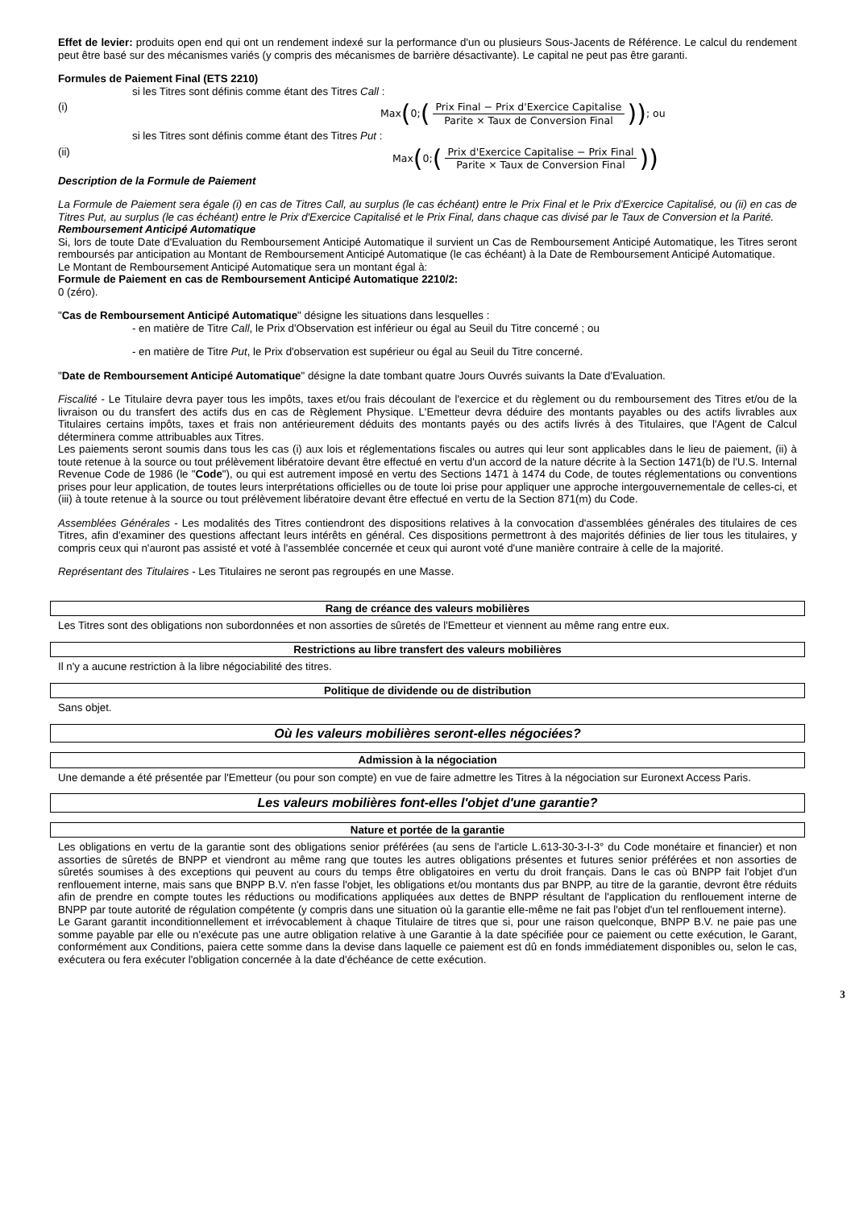Effet de levier: produits open end qui ont un rendement indexé sur la performance d'un ou plusieurs Sous-Jacents de Référence. Le calcul du rendement peut être basé sur des mécanismes variés (y compris des mécanismes de barrière désactivante). Le capital ne peut pas être garanti.
Formules de Paiement Final (ETS 2210)
si les Titres sont définis comme étant des Titres Call :
(i)
Max (0; (Prix Final − Prix d'Exercice Capitalise Parite × Taux de Conversion Final)); ou
si les Titres sont définis comme étant des Titres Put :
(ii)
Max (0; (Prix d'Exercice Capitalise − Prix Final Parite × Taux de Conversion Final))
Description de la Formule de Paiement
La Formule de Paiement sera égale (i) en cas de Titres Call, au surplus (le cas échéant) entre le Prix Final et le Prix d'Exercice Capitalisé, ou (ii) en cas de Titres Put, au surplus (le cas échéant) entre le Prix d'Exercice Capitalisé et le Prix Final, dans chaque cas divisé par le Taux de Conversion et la Parité.
Remboursement Anticipé Automatique
Si, lors de toute Date d'Evaluation du Remboursement Anticipé Automatique il survient un Cas de Remboursement Anticipé Automatique, les Titres seront remboursés par anticipation au Montant de Remboursement Anticipé Automatique (le cas échéant) à la Date de Remboursement Anticipé Automatique.
Le Montant de Remboursement Anticipé Automatique sera un montant égal à:
Formule de Paiement en cas de Remboursement Anticipé Automatique 2210/2:
0 (zéro).
"Cas de Remboursement Anticipé Automatique" désigne les situations dans lesquelles :
- en matière de Titre Call, le Prix d'Observation est inférieur ou égal au Seuil du Titre concerné ; ou
- en matière de Titre Put, le Prix d'observation est supérieur ou égal au Seuil du Titre concerné.
"Date de Remboursement Anticipé Automatique" désigne la date tombant quatre Jours Ouvrés suivants la Date d'Evaluation.
Fiscalité - Le Titulaire devra payer tous les impôts, taxes et/ou frais découlant de l'exercice et du règlement ou du remboursement des Titres et/ou de la livraison ou du transfert des actifs dus en cas de Règlement Physique. L'Emetteur devra déduire des montants payables ou des actifs livrables aux Titulaires certains impôts, taxes et frais non antérieurement déduits des montants payés ou des actifs livrés à des Titulaires, que l'Agent de Calcul déterminera comme attribuables aux Titres.
Les paiements seront soumis dans tous les cas (i) aux lois et réglementations fiscales ou autres qui leur sont applicables dans le lieu de paiement, (ii) à toute retenue à la source ou tout prélèvement libératoire devant être effectué en vertu d'un accord de la nature décrite à la Section 1471(b) de l'U.S. Internal Revenue Code de 1986 (le "Code"), ou qui est autrement imposé en vertu des Sections 1471 à 1474 du Code, de toutes réglementations ou conventions prises pour leur application, de toutes leurs interprétations officielles ou de toute loi prise pour appliquer une approche intergouvernementale de celles-ci, et (iii) à toute retenue à la source ou tout prélèvement libératoire devant être effectué en vertu de la Section 871(m) du Code.
Assemblées Générales - Les modalités des Titres contiendront des dispositions relatives à la convocation d'assemblées générales des titulaires de ces Titres, afin d'examiner des questions affectant leurs intérêts en général. Ces dispositions permettront à des majorités définies de lier tous les titulaires, y compris ceux qui n'auront pas assisté et voté à l'assemblée concernée et ceux qui auront voté d'une manière contraire à celle de la majorité.
Représentant des Titulaires - Les Titulaires ne seront pas regroupés en une Masse.
Rang de créance des valeurs mobilières
Les Titres sont des obligations non subordonnées et non assorties de sûretés de l'Emetteur et viennent au même rang entre eux.
Restrictions au libre transfert des valeurs mobilières
Il n'y a aucune restriction à la libre négociabilité des titres.
Politique de dividende ou de distribution
Sans objet.
Où les valeurs mobilières seront-elles négociées?
Admission à la négociation
Une demande a été présentée par l'Emetteur (ou pour son compte) en vue de faire admettre les Titres à la négociation sur Euronext Access Paris.
Les valeurs mobilières font-elles l'objet d'une garantie?
Nature et portée de la garantie
Les obligations en vertu de la garantie sont des obligations senior préférées (au sens de l'article L.613-30-3-I-3° du Code monétaire et financier) et non assorties de sûretés de BNPP et viendront au même rang que toutes les autres obligations présentes et futures senior préférées et non assorties de sûretés soumises à des exceptions qui peuvent au cours du temps être obligatoires en vertu du droit français. Dans le cas où BNPP fait l'objet d'un renflouement interne, mais sans que BNPP B.V. n'en fasse l'objet, les obligations et/ou montants dus par BNPP, au titre de la garantie, devront être réduits afin de prendre en compte toutes les réductions ou modifications appliquées aux dettes de BNPP résultant de l'application du renflouement interne de BNPP par toute autorité de régulation compétente (y compris dans une situation où la garantie elle-même ne fait pas l'objet d'un tel renflouement interne).
Le Garant garantit inconditionnellement et irrévocablement à chaque Titulaire de titres que si, pour une raison quelconque, BNPP B.V. ne paie pas une somme payable par elle ou n'exécute pas une autre obligation relative à une Garantie à la date spécifiée pour ce paiement ou cette exécution, le Garant, conformément aux Conditions, paiera cette somme dans la devise dans laquelle ce paiement est dû en fonds immédiatement disponibles ou, selon le cas, exécutera ou fera exécuter l'obligation concernée à la date d'échéance de cette exécution.
3